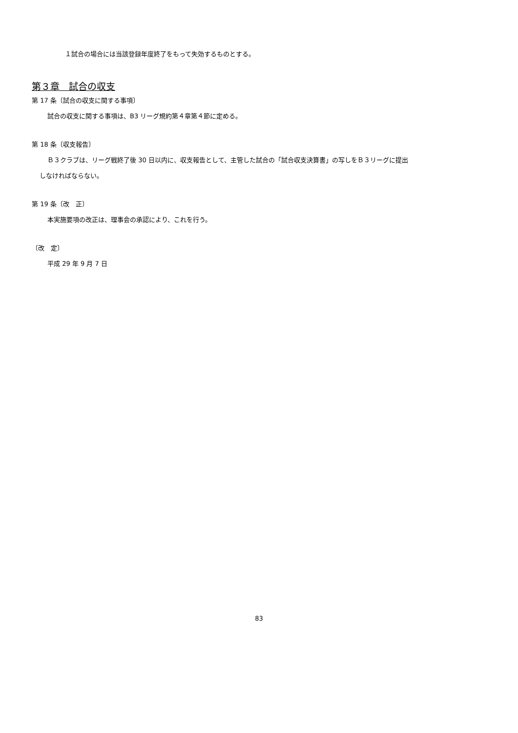１試合の場合には当該登録年度終了をもって失効するものとする。
第３章　試合の収支
第 17 条〔試合の収支に関する事項〕
試合の収支に関する事項は、B3 リーグ規約第４章第４節に定める。
第 18 条〔収支報告〕
Ｂ３クラブは、リーグ戦終了後 30 日以内に、収支報告として、主管した試合の「試合収支決算書」の写しをＢ３リーグに提出
しなければならない。
第 19 条〔改　正〕
本実施要項の改正は、理事会の承認により、これを行う。
〔改　定〕
平成 29 年 9 月 7 日
83